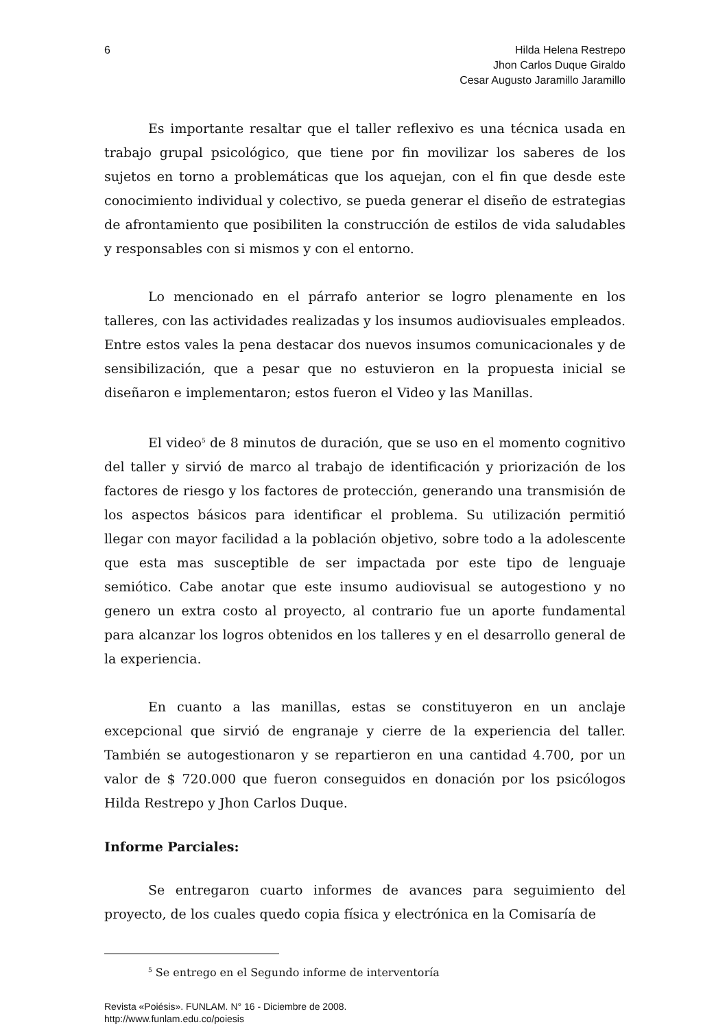6 Hilda Helena Restrepo
Jhon Carlos Duque Giraldo
Cesar Augusto Jaramillo Jaramillo
Es importante resaltar que el taller reflexivo es una técnica usada en trabajo grupal psicológico, que tiene por fin movilizar los saberes de los sujetos en torno a problemáticas que los aquejan, con el fin que desde este conocimiento individual y colectivo, se pueda generar el diseño de estrategias de afrontamiento que posibiliten la construcción de estilos de vida saludables y responsables con si mismos y con el entorno.
Lo mencionado en el párrafo anterior se logro plenamente en los talleres, con las actividades realizadas y los insumos audiovisuales empleados. Entre estos vales la pena destacar dos nuevos insumos comunicacionales y de sensibilización, que a pesar que no estuvieron en la propuesta inicial se diseñaron e implementaron; estos fueron el Video y las Manillas.
El video<sup>5</sup> de 8 minutos de duración, que se uso en el momento cognitivo del taller y sirvió de marco al trabajo de identificación y priorización de los factores de riesgo y los factores de protección, generando una transmisión de los aspectos básicos para identificar el problema. Su utilización permitió llegar con mayor facilidad a la población objetivo, sobre todo a la adolescente que esta mas susceptible de ser impactada por este tipo de lenguaje semiótico. Cabe anotar que este insumo audiovisual se autogestiono y no genero un extra costo al proyecto, al contrario fue un aporte fundamental para alcanzar los logros obtenidos en los talleres y en el desarrollo general de la experiencia.
En cuanto a las manillas, estas se constituyeron en un anclaje excepcional que sirvió de engranaje y cierre de la experiencia del taller. También se autogestionaron y se repartieron en una cantidad 4.700, por un valor de $ 720.000 que fueron conseguidos en donación por los psicólogos Hilda Restrepo y Jhon Carlos Duque.
Informe Parciales:
Se entregaron cuarto informes de avances para seguimiento del proyecto, de los cuales quedo copia física y electrónica en la Comisaría de
<sup>5</sup> Se entrego en el Segundo informe de interventoría
Revista «Poiésis». FUNLAM. N° 16 - Diciembre de 2008.
http://www.funlam.edu.co/poiesis